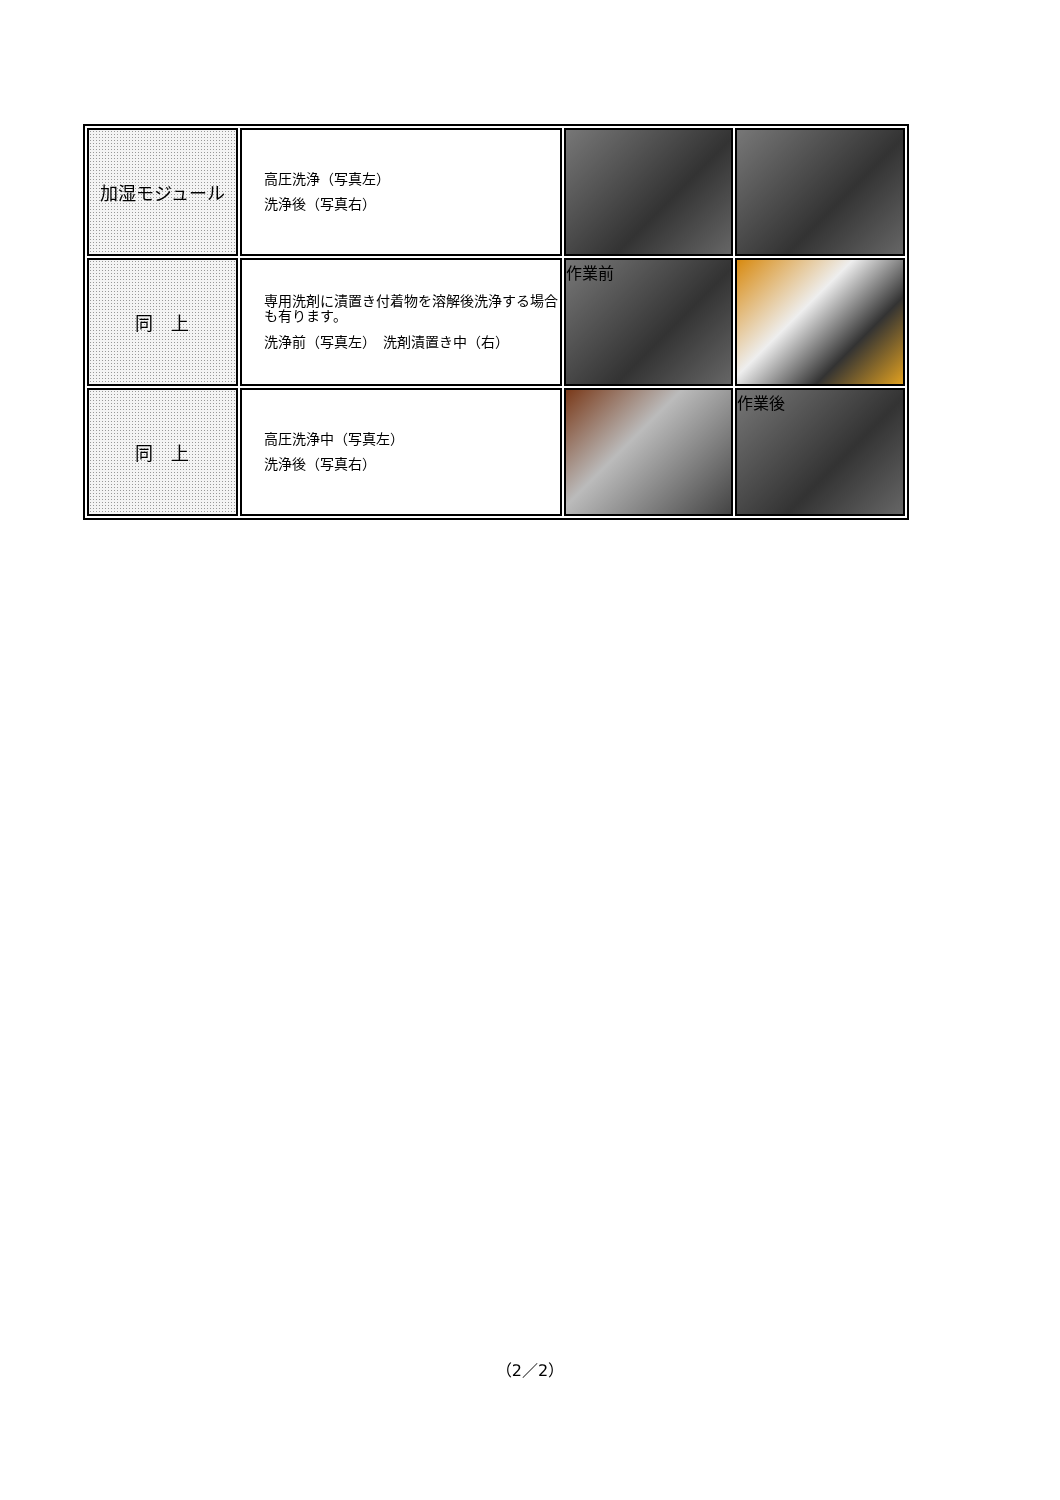| 加湿モジュール | 高圧洗浄（写真左） 洗浄後（写真右） | | |
| 同 上 | 専用洗剤に漬置き付着物を溶解後洗浄する場合も有ります。 洗浄前（写真左） 洗剤漬置き中（右） | 作業前 | |
| 同 上 | 高圧洗浄中（写真左） 洗浄後（写真右） | | 作業後 |
（2／2）